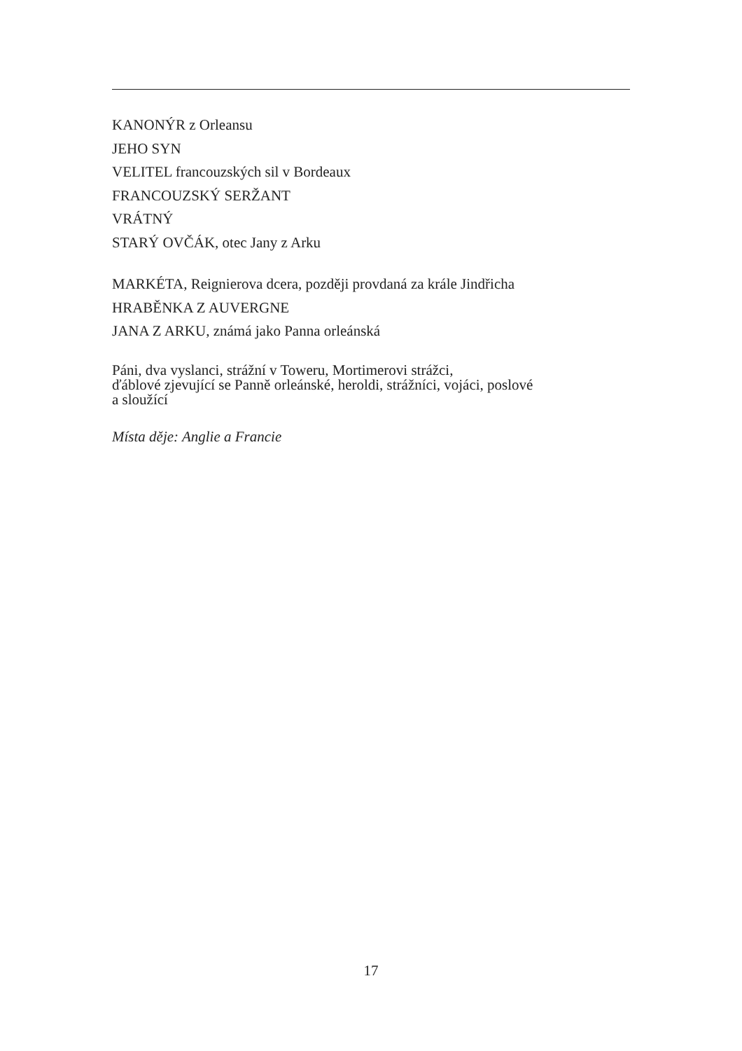KANONÝR z Orleansu
JEHO SYN
VELITEL francouzských sil v Bordeaux
FRANCOUZSKÝ SERŽANT
VRÁTNÝ
STARÝ OVČÁK, otec Jany z Arku
MARKÉTA, Reignierova dcera, později provdaná za krále Jindřicha
HRABĚNKA Z AUVERGNE
JANA Z ARKU, známá jako Panna orleánská
Páni, dva vyslanci, strážní v Toweru, Mortimerovi strážci,
ďáblové zjevující se Panně orleánské, heroldi, strážníci, vojáci, poslové
a sloužící
Místa děje: Anglie a Francie
17